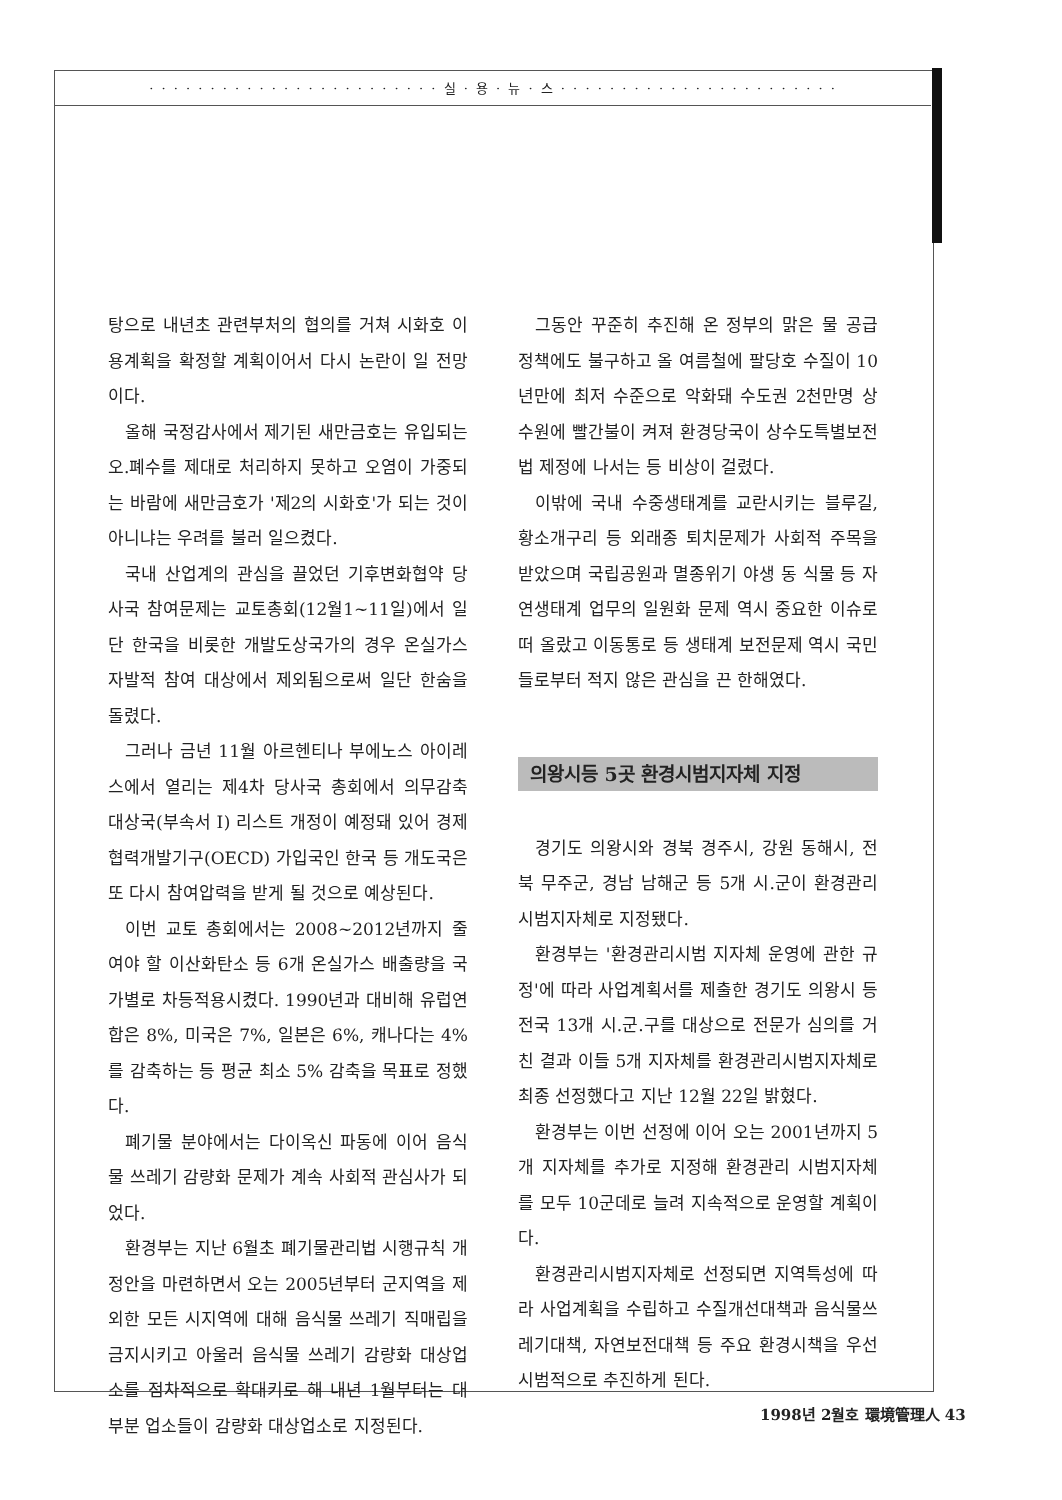· · · · · · · · · · · · · · · · · · · · · · · · 실 · 용 · 뉴 · 스 · · · · · · · · · · · · · · · · · · · · · · ·
탕으로 내년초 관련부처의 협의를 거쳐 시화호 이용계획을 확정할 계획이어서 다시 논란이 일 전망이다.
올해 국정감사에서 제기된 새만금호는 유입되는 오.폐수를 제대로 처리하지 못하고 오염이 가중되는 바람에 새만금호가 '제2의 시화호'가 되는 것이 아니냐는 우려를 불러 일으켰다.
국내 산업계의 관심을 끌었던 기후변화협약 당사국 참여문제는 교토총회(12월1~11일)에서 일단 한국을 비롯한 개발도상국가의 경우 온실가스 자발적 참여 대상에서 제외됨으로써 일단 한숨을 돌렸다.
그러나 금년 11월 아르헨티나 부에노스 아이레스에서 열리는 제4차 당사국 총회에서 의무감축 대상국(부속서 Ⅰ) 리스트 개정이 예정돼 있어 경제협력개발기구(OECD) 가입국인 한국 등 개도국은 또 다시 참여압력을 받게 될 것으로 예상된다.
이번 교토 총회에서는 2008~2012년까지 줄여야 할 이산화탄소 등 6개 온실가스 배출량을 국가별로 차등적용시켰다. 1990년과 대비해 유럽연합은 8%, 미국은 7%, 일본은 6%, 캐나다는 4%를 감축하는 등 평균 최소 5% 감축을 목표로 정했다.
폐기물 분야에서는 다이옥신 파동에 이어 음식물 쓰레기 감량화 문제가 계속 사회적 관심사가 되었다.
환경부는 지난 6월초 폐기물관리법 시행규칙 개정안을 마련하면서 오는 2005년부터 군지역을 제외한 모든 시지역에 대해 음식물 쓰레기 직매립을 금지시키고 아울러 음식물 쓰레기 감량화 대상업소를 점차적으로 확대키로 해 내년 1월부터는 대부분 업소들이 감량화 대상업소로 지정된다.
그동안 꾸준히 추진해 온 정부의 맑은 물 공급 정책에도 불구하고 올 여름철에 팔당호 수질이 10년만에 최저 수준으로 악화돼 수도권 2천만명 상수원에 빨간불이 켜져 환경당국이 상수도특별보전법 제정에 나서는 등 비상이 걸렸다.
이밖에 국내 수중생태계를 교란시키는 블루길, 황소개구리 등 외래종 퇴치문제가 사회적 주목을 받았으며 국립공원과 멸종위기 야생 동 식물 등 자연생태계 업무의 일원화 문제 역시 중요한 이슈로 떠 올랐고 이동통로 등 생태계 보전문제 역시 국민들로부터 적지 않은 관심을 끈 한해였다.
의왕시등 5곳 환경시범지자체 지정
경기도 의왕시와 경북 경주시, 강원 동해시, 전북 무주군, 경남 남해군 등 5개 시.군이 환경관리시범지자체로 지정됐다.
환경부는 '환경관리시범 지자체 운영에 관한 규정'에 따라 사업계획서를 제출한 경기도 의왕시 등 전국 13개 시.군.구를 대상으로 전문가 심의를 거친 결과 이들 5개 지자체를 환경관리시범지자체로 최종 선정했다고 지난 12월 22일 밝혔다.
환경부는 이번 선정에 이어 오는 2001년까지 5개 지자체를 추가로 지정해 환경관리 시범지자체를 모두 10군데로 늘려 지속적으로 운영할 계획이다.
환경관리시범지자체로 선정되면 지역특성에 따라 사업계획을 수립하고 수질개선대책과 음식물쓰레기대책, 자연보전대책 등 주요 환경시책을 우선 시범적으로 추진하게 된다.
1998년 2월호 環境管理人 43